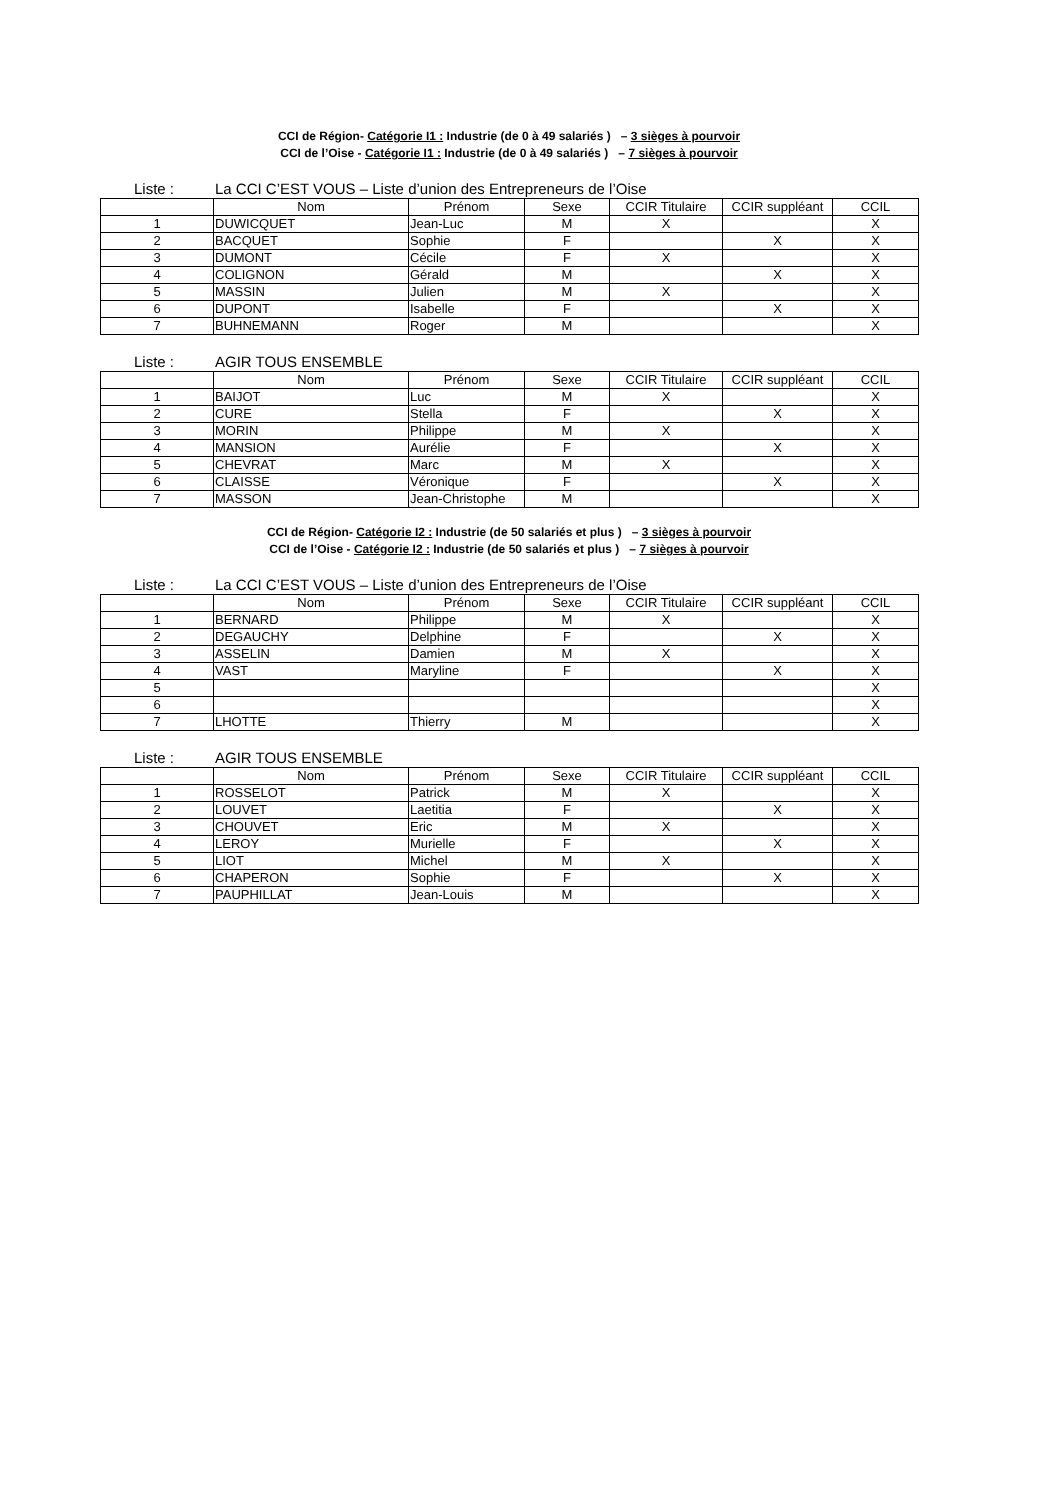CCI de Région- Catégorie I1 : Industrie (de 0 à 49 salariés ) – 3 sièges à pourvoir
CCI de l’Oise - Catégorie I1 : Industrie (de 0 à 49 salariés ) – 7 sièges à pourvoir
Liste : La CCI C’EST VOUS – Liste d’union des Entrepreneurs de l’Oise
| | Nom | Prénom | Sexe | CCIR Titulaire | CCIR suppléant | CCIL |
| --- | --- | --- | --- | --- | --- | --- |
| 1 | DUWICQUET | Jean-Luc | M | X | | X |
| 2 | BACQUET | Sophie | F | | X | X |
| 3 | DUMONT | Cécile | F | X | | X |
| 4 | COLIGNON | Gérald | M | | X | X |
| 5 | MASSIN | Julien | M | X | | X |
| 6 | DUPONT | Isabelle | F | | X | X |
| 7 | BUHNEMANN | Roger | M | | | X |
Liste : AGIR TOUS ENSEMBLE
| | Nom | Prénom | Sexe | CCIR Titulaire | CCIR suppléant | CCIL |
| --- | --- | --- | --- | --- | --- | --- |
| 1 | BAIJOT | Luc | M | X | | X |
| 2 | CURE | Stella | F | | X | X |
| 3 | MORIN | Philippe | M | X | | X |
| 4 | MANSION | Aurélie | F | | X | X |
| 5 | CHEVRAT | Marc | M | X | | X |
| 6 | CLAISSE | Véronique | F | | X | X |
| 7 | MASSON | Jean-Christophe | M | | | X |
CCI de Région- Catégorie I2 : Industrie (de 50 salariés et plus ) – 3 sièges à pourvoir
CCI de l’Oise - Catégorie I2 : Industrie (de 50 salariés et plus ) – 7 sièges à pourvoir
Liste : La CCI C’EST VOUS – Liste d’union des Entrepreneurs de l’Oise
| | Nom | Prénom | Sexe | CCIR Titulaire | CCIR suppléant | CCIL |
| --- | --- | --- | --- | --- | --- | --- |
| 1 | BERNARD | Philippe | M | X | | X |
| 2 | DEGAUCHY | Delphine | F | | X | X |
| 3 | ASSELIN | Damien | M | X | | X |
| 4 | VAST | Maryline | F | | X | X |
| 5 | | | | | | X |
| 6 | | | | | | X |
| 7 | LHOTTE | Thierry | M | | | X |
Liste : AGIR TOUS ENSEMBLE
| | Nom | Prénom | Sexe | CCIR Titulaire | CCIR suppléant | CCIL |
| --- | --- | --- | --- | --- | --- | --- |
| 1 | ROSSELOT | Patrick | M | X | | X |
| 2 | LOUVET | Laetitia | F | | X | X |
| 3 | CHOUVET | Eric | M | X | | X |
| 4 | LEROY | Murielle | F | | X | X |
| 5 | LIOT | Michel | M | X | | X |
| 6 | CHAPERON | Sophie | F | | X | X |
| 7 | PAUPHILLAT | Jean-Louis | M | | | X |